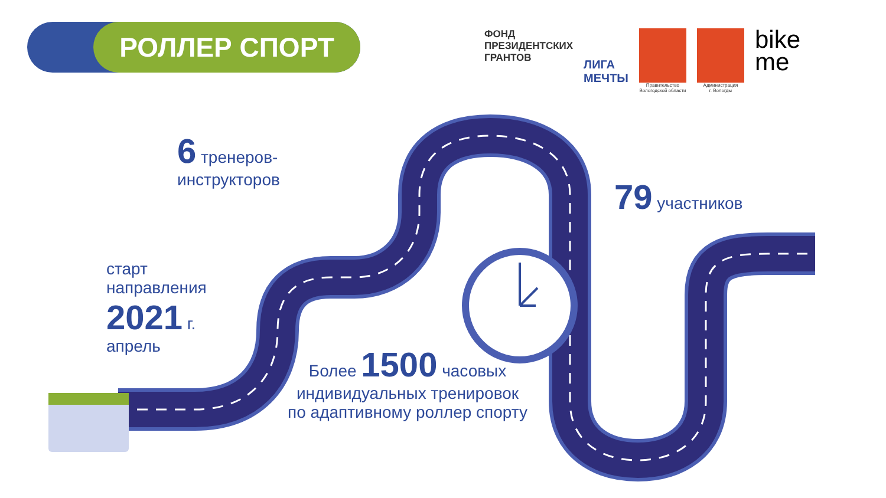РОЛЛЕР СПОРТ
ФОНД
ПРЕЗИДЕНТСКИХ
ГРАНТОВ
ЛИГА
МЕЧТЫ
Правительство
Вологодской области
Администрация
г. Вологды
bike
me
6 тренеров-
инструкторов
79 участников
старт
направления
2021 г.
апрель
Более 1500 часовых
индивидуальных тренировок
по адаптивному роллер спорту